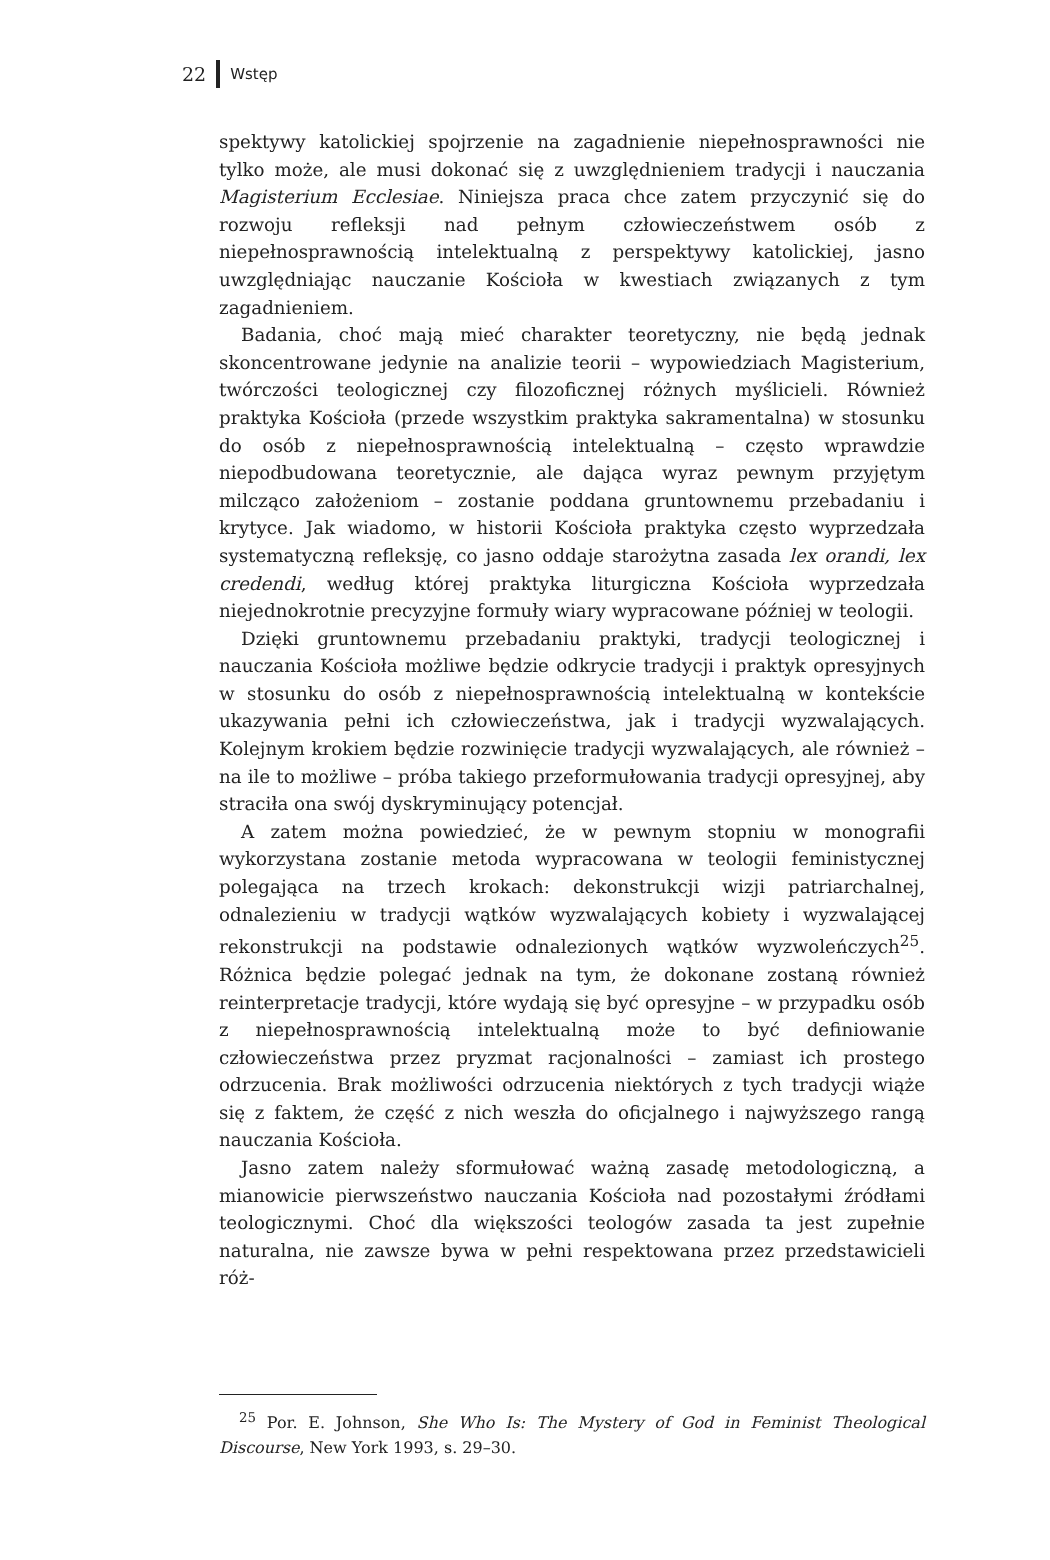22 Wstęp
spektywy katolickiej spojrzenie na zagadnienie niepełnosprawności nie tylko może, ale musi dokonać się z uwzględnieniem tradycji i nauczania Magisterium Ecclesiae. Niniejsza praca chce zatem przyczynić się do rozwoju refleksji nad pełnym człowieczeństwem osób z niepełnosprawnością intelektualną z perspektywy katolickiej, jasno uwzględniając nauczanie Kościoła w kwestiach związanych z tym zagadnieniem.
Badania, choć mają mieć charakter teoretyczny, nie będą jednak skoncentrowane jedynie na analizie teorii – wypowiedziach Magisterium, twórczości teologicznej czy filozoficznej różnych myślicieli. Również praktyka Kościoła (przede wszystkim praktyka sakramentalna) w stosunku do osób z niepełnosprawnością intelektualną – często wprawdzie niepodbudowana teoretycznie, ale dająca wyraz pewnym przyjętym milcząco założeniom – zostanie poddana gruntownemu przebadaniu i krytyce. Jak wiadomo, w historii Kościoła praktyka często wyprzedzała systematyczną refleksję, co jasno oddaje starożytna zasada lex orandi, lex credendi, według której praktyka liturgiczna Kościoła wyprzedzała niejednokrotnie precyzyjne formuły wiary wypracowane później w teologii.
Dzięki gruntownemu przebadaniu praktyki, tradycji teologicznej i nauczania Kościoła możliwe będzie odkrycie tradycji i praktyk opresyjnych w stosunku do osób z niepełnosprawnością intelektualną w kontekście ukazywania pełni ich człowieczeństwa, jak i tradycji wyzwalających. Kolejnym krokiem będzie rozwinięcie tradycji wyzwalających, ale również – na ile to możliwe – próba takiego przeformułowania tradycji opresyjnej, aby straciła ona swój dyskryminujący potencjał.
A zatem można powiedzieć, że w pewnym stopniu w monografii wykorzystana zostanie metoda wypracowana w teologii feministycznej polegająca na trzech krokach: dekonstrukcji wizji patriarchalnej, odnalezieniu w tradycji wątków wyzwalających kobiety i wyzwalającej rekonstrukcji na podstawie odnalezionych wątków wyzwoleńczych<sup>25</sup>. Różnica będzie polegać jednak na tym, że dokonane zostaną również reinterpretacje tradycji, które wydają się być opresyjne – w przypadku osób z niepełnosprawnością intelektualną może to być definiowanie człowieczeństwa przez pryzmat racjonalności – zamiast ich prostego odrzucenia. Brak możliwości odrzucenia niektórych z tych tradycji wiąże się z faktem, że część z nich weszła do oficjalnego i najwyższego rangą nauczania Kościoła.
Jasno zatem należy sformułować ważną zasadę metodologiczną, a mianowicie pierwszeństwo nauczania Kościoła nad pozostałymi źródłami teologicznymi. Choć dla większości teologów zasada ta jest zupełnie naturalna, nie zawsze bywa w pełni respektowana przez przedstawicieli róż-
<sup>25</sup> Por. E. Johnson, She Who Is: The Mystery of God in Feminist Theological Discourse, New York 1993, s. 29–30.